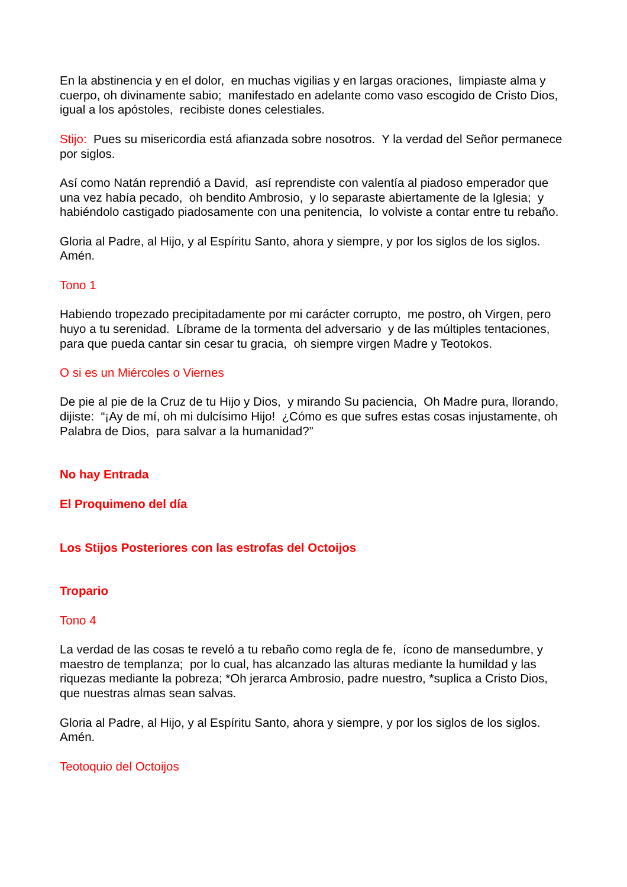En la abstinencia y en el dolor, en muchas vigilias y en largas oraciones, limpiaste alma y cuerpo, oh divinamente sabio; manifestado en adelante como vaso escogido de Cristo Dios, igual a los apóstoles, recibiste dones celestiales.
Stijo: Pues su misericordia está afianzada sobre nosotros. Y la verdad del Señor permanece por siglos.
Así como Natán reprendió a David, así reprendiste con valentía al piadoso emperador que una vez había pecado, oh bendito Ambrosio, y lo separaste abiertamente de la Iglesia; y habiéndolo castigado piadosamente con una penitencia, lo volviste a contar entre tu rebaño.
Gloria al Padre, al Hijo, y al Espíritu Santo, ahora y siempre, y por los siglos de los siglos. Amén.
Tono 1
Habiendo tropezado precipitadamente por mi carácter corrupto, me postro, oh Virgen, pero huyo a tu serenidad. Líbrame de la tormenta del adversario y de las múltiples tentaciones, para que pueda cantar sin cesar tu gracia, oh siempre virgen Madre y Teotokos.
O si es un Miércoles o Viernes
De pie al pie de la Cruz de tu Hijo y Dios, y mirando Su paciencia, Oh Madre pura, llorando, dijiste: “¡Ay de mí, oh mi dulcísimo Hijo! ¿Cómo es que sufres estas cosas injustamente, oh Palabra de Dios, para salvar a la humanidad?”
No hay Entrada
El Proquimeno del día
Los Stijos Posteriores con las estrofas del Octoijos
Tropario
Tono 4
La verdad de las cosas te reveló a tu rebaño como regla de fe, ícono de mansedumbre, y maestro de templanza; por lo cual, has alcanzado las alturas mediante la humildad y las riquezas mediante la pobreza; *Oh jerarca Ambrosio, padre nuestro, *suplica a Cristo Dios, que nuestras almas sean salvas.
Gloria al Padre, al Hijo, y al Espíritu Santo, ahora y siempre, y por los siglos de los siglos. Amén.
Teotoquio del Octoijos